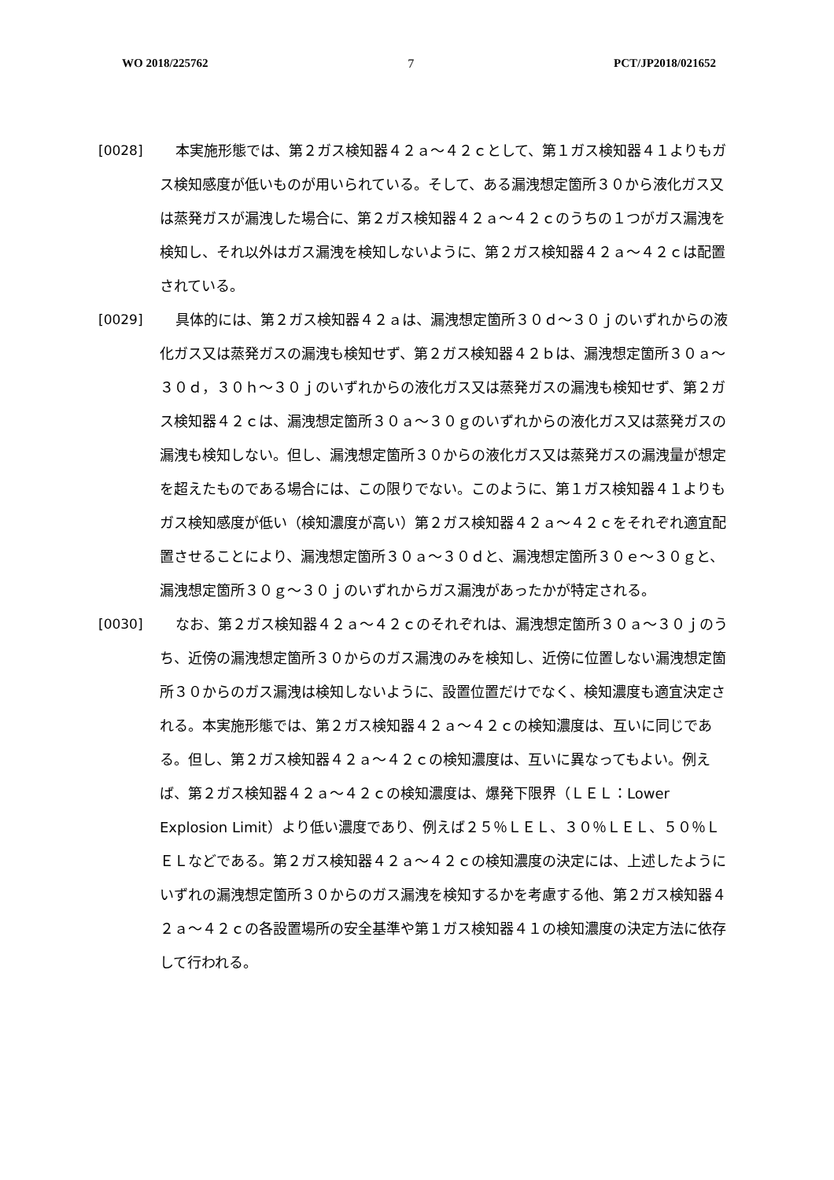WO 2018/225762 7 PCT/JP2018/021652
[0028] 本実施形態では、第２ガス検知器４２ａ～４２ｃとして、第１ガス検知器４１よりもガス検知感度が低いものが用いられている。そして、ある漏洩想定箇所３０から液化ガス又は蒸発ガスが漏洩した場合に、第２ガス検知器４２ａ～４２ｃのうちの１つがガス漏洩を検知し、それ以外はガス漏洩を検知しないように、第２ガス検知器４２ａ～４２ｃは配置されている。
[0029] 具体的には、第２ガス検知器４２ａは、漏洩想定箇所３０ｄ～３０ｊのいずれからの液化ガス又は蒸発ガスの漏洩も検知せず、第２ガス検知器４２ｂは、漏洩想定箇所３０ａ～３０ｄ，３０ｈ～３０ｊのいずれからの液化ガス又は蒸発ガスの漏洩も検知せず、第２ガス検知器４２ｃは、漏洩想定箇所３０ａ～３０ｇのいずれからの液化ガス又は蒸発ガスの漏洩も検知しない。但し、漏洩想定箇所３０からの液化ガス又は蒸発ガスの漏洩量が想定を超えたものである場合には、この限りでない。このように、第１ガス検知器４１よりもガス検知感度が低い（検知濃度が高い）第２ガス検知器４２ａ～４２ｃをそれぞれ適宜配置させることにより、漏洩想定箇所３０ａ～３０ｄと、漏洩想定箇所３０ｅ～３０ｇと、漏洩想定箇所３０ｇ～３０ｊのいずれからガス漏洩があったかが特定される。
[0030] なお、第２ガス検知器４２ａ～４２ｃのそれぞれは、漏洩想定箇所３０ａ～３０ｊのうち、近傍の漏洩想定箇所３０からのガス漏洩のみを検知し、近傍に位置しない漏洩想定箇所３０からのガス漏洩は検知しないように、設置位置だけでなく、検知濃度も適宜決定される。本実施形態では、第２ガス検知器４２ａ～４２ｃの検知濃度は、互いに同じである。但し、第２ガス検知器４２ａ～４２ｃの検知濃度は、互いに異なってもよい。例えば、第２ガス検知器４２ａ～４２ｃの検知濃度は、爆発下限界（ＬＥＬ：Lower Explosion Limit）より低い濃度であり、例えば２５％ＬＥＬ、３０％ＬＥＬ、５０％ＬＥＬなどである。第２ガス検知器４２ａ～４２ｃの検知濃度の決定には、上述したようにいずれの漏洩想定箇所３０からのガス漏洩を検知するかを考慮する他、第２ガス検知器４２ａ～４２ｃの各設置場所の安全基準や第１ガス検知器４１の検知濃度の決定方法に依存して行われる。